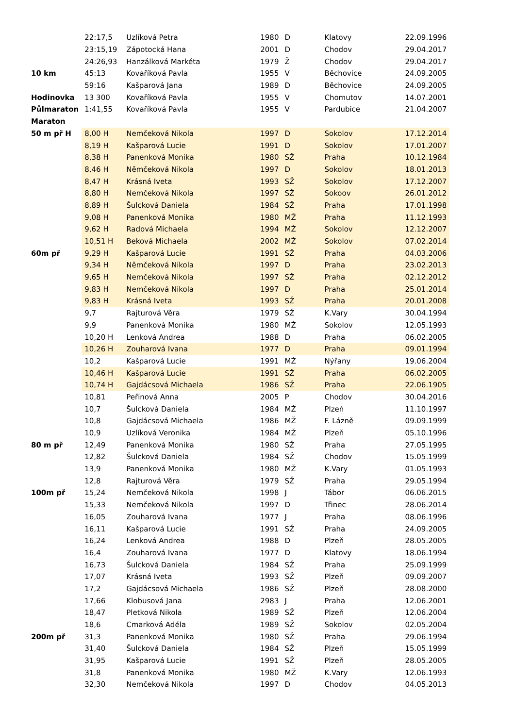| | 22:17,5 | Uzlíková Petra | 1980 | D | Klatovy | 22.09.1996 |
| | 23:15,19 | Zápotocká Hana | 2001 | D | Chodov | 29.04.2017 |
| | 24:26,93 | Hanzálková Markéta | 1979 | Ž | Chodov | 29.04.2017 |
| 10 km | 45:13 | Kovaříková Pavla | 1955 | V | Běchovice | 24.09.2005 |
| | 59:16 | Kašparová Jana | 1989 | D | Běchovice | 24.09.2005 |
| Hodinovka | 13 300 | Kovaříková Pavla | 1955 | V | Chomutov | 14.07.2001 |
| Půlmaraton | 1:41,55 | Kovaříková Pavla | 1955 | V | Pardubice | 21.04.2007 |
| Maraton | | | | | | |
| 50 m př H | 8,00 H | Nemčeková Nikola | 1997 | D | Sokolov | 17.12.2014 |
| | 8,19 H | Kašparová Lucie | 1991 | D | Sokolov | 17.01.2007 |
| | 8,38 H | Panenková Monika | 1980 | SŽ | Praha | 10.12.1984 |
| | 8,46 H | Němčeková Nikola | 1997 | D | Sokolov | 18.01.2013 |
| | 8,47 H | Krásná Iveta | 1993 | SŽ | Sokolov | 17.12.2007 |
| | 8,80 H | Nemčeková Nikola | 1997 | SŽ | Sokoov | 26.01.2012 |
| | 8,89 H | Šulcková Daniela | 1984 | SŽ | Praha | 17.01.1998 |
| | 9,08 H | Panenková Monika | 1980 | MŽ | Praha | 11.12.1993 |
| | 9,62 H | Radová Michaela | 1994 | MŽ | Sokolov | 12.12.2007 |
| | 10,51 H | Beková Michaela | 2002 | MŽ | Sokolov | 07.02.2014 |
| 60m př | 9,29 H | Kašparová Lucie | 1991 | SŽ | Praha | 04.03.2006 |
| | 9,34 H | Němčeková Nikola | 1997 | D | Praha | 23.02.2013 |
| | 9,65 H | Nemčeková Nikola | 1997 | SŽ | Praha | 02.12.2012 |
| | 9,83 H | Nemčeková Nikola | 1997 | D | Praha | 25.01.2014 |
| | 9,83 H | Krásná Iveta | 1993 | SŽ | Praha | 20.01.2008 |
| | 9,7 | Rajturová Věra | 1979 | SŽ | K.Vary | 30.04.1994 |
| | 9,9 | Panenková Monika | 1980 | MŽ | Sokolov | 12.05.1993 |
| | 10,20 H | Lenková Andrea | 1988 | D | Praha | 06.02.2005 |
| | 10,26 H | Zouharová Ivana | 1977 | D | Praha | 09.01.1994 |
| | 10,2 | Kašparová Lucie | 1991 | MŽ | Nýřany | 19.06.2004 |
| | 10,46 H | Kašparová Lucie | 1991 | SŽ | Praha | 06.02.2005 |
| | 10,74 H | Gajdácsová Michaela | 1986 | SŽ | Praha | 22.06.1905 |
| | 10,81 | Peřinová Anna | 2005 | P | Chodov | 30.04.2016 |
| | 10,7 | Šulcková Daniela | 1984 | MŽ | Plzeň | 11.10.1997 |
| | 10,8 | Gajdácsová Michaela | 1986 | MŽ | F. Lázně | 09.09.1999 |
| | 10,9 | Uzlíková Veronika | 1984 | MŽ | Plzeň | 05.10.1996 |
| 80 m př | 12,49 | Panenková Monika | 1980 | SŽ | Praha | 27.05.1995 |
| | 12,82 | Šulcková Daniela | 1984 | SŽ | Chodov | 15.05.1999 |
| | 13,9 | Panenková Monika | 1980 | MŽ | K.Vary | 01.05.1993 |
| | 12,8 | Rajturová Věra | 1979 | SŽ | Praha | 29.05.1994 |
| 100m př | 15,24 | Nemčeková Nikola | 1998 | J | Tábor | 06.06.2015 |
| | 15,33 | Nemčeková Nikola | 1997 | D | Třinec | 28.06.2014 |
| | 16,05 | Zouharová Ivana | 1977 | J | Praha | 08.06.1996 |
| | 16,11 | Kašparová Lucie | 1991 | SŽ | Praha | 24.09.2005 |
| | 16,24 | Lenková Andrea | 1988 | D | Plzeň | 28.05.2005 |
| | 16,4 | Zouharová Ivana | 1977 | D | Klatovy | 18.06.1994 |
| | 16,73 | Šulcková Daniela | 1984 | SŽ | Praha | 25.09.1999 |
| | 17,07 | Krásná Iveta | 1993 | SŽ | Plzeň | 09.09.2007 |
| | 17,2 | Gajdácsová Michaela | 1986 | SŽ | Plzeň | 28.08.2000 |
| | 17,66 | Klobusová Jana | 2983 | J | Praha | 12.06.2001 |
| | 18,47 | Pletková Nikola | 1989 | SŽ | Plzeň | 12.06.2004 |
| | 18,6 | Cmarková Adéla | 1989 | SŽ | Sokolov | 02.05.2004 |
| 200m př | 31,3 | Panenková Monika | 1980 | SŽ | Praha | 29.06.1994 |
| | 31,40 | Šulcková Daniela | 1984 | SŽ | Plzeň | 15.05.1999 |
| | 31,95 | Kašparová Lucie | 1991 | SŽ | Plzeň | 28.05.2005 |
| | 31,8 | Panenková Monika | 1980 | MŽ | K.Vary | 12.06.1993 |
| | 32,30 | Nemčeková Nikola | 1997 | D | Chodov | 04.05.2013 |